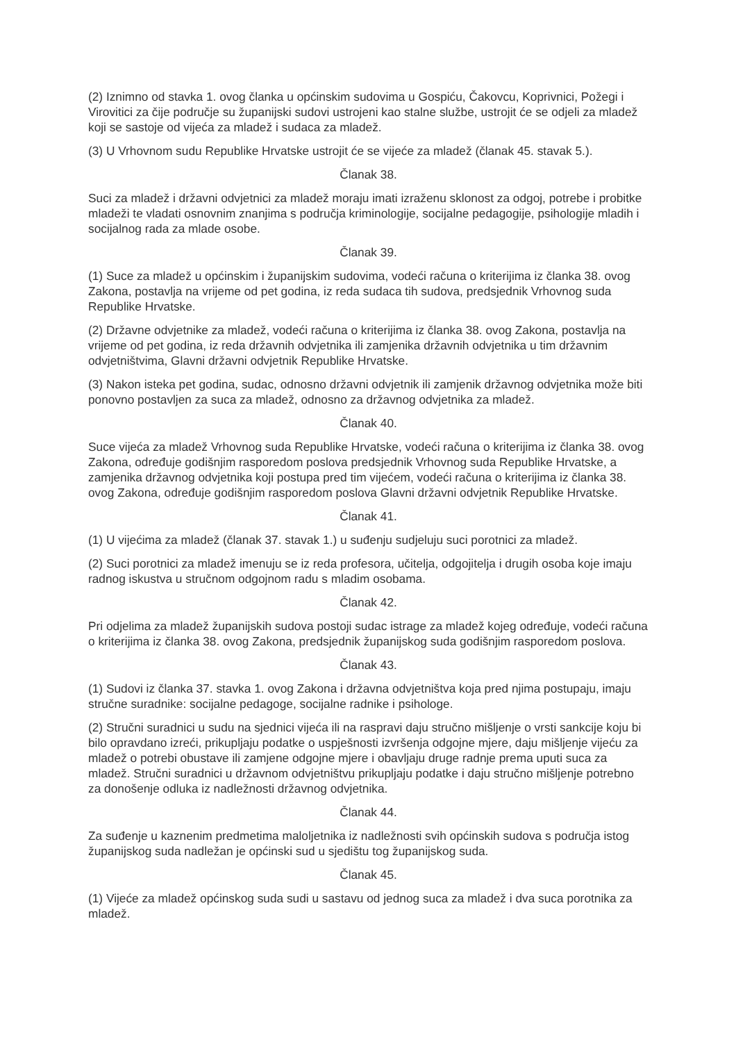(2) Iznimno od stavka 1. ovog članka u općinskim sudovima u Gospiću, Čakovcu, Koprivnici, Požegi i Virovitici za čije područje su županijski sudovi ustrojeni kao stalne službe, ustrojit će se odjeli za mladež koji se sastoje od vijeća za mladež i sudaca za mladež.
(3) U Vrhovnom sudu Republike Hrvatske ustrojit će se vijeće za mladež (članak 45. stavak 5.).
Članak 38.
Suci za mladež i državni odvjetnici za mladež moraju imati izraženu sklonost za odgoj, potrebe i probitke mladeži te vladati osnovnim znanjima s područja kriminologije, socijalne pedagogije, psihologije mladih i socijalnog rada za mlade osobe.
Članak 39.
(1) Suce za mladež u općinskim i županijskim sudovima, vodeći računa o kriterijima iz članka 38. ovog Zakona, postavlja na vrijeme od pet godina, iz reda sudaca tih sudova, predsjednik Vrhovnog suda Republike Hrvatske.
(2) Državne odvjetnike za mladež, vodeći računa o kriterijima iz članka 38. ovog Zakona, postavlja na vrijeme od pet godina, iz reda državnih odvjetnika ili zamjenika državnih odvjetnika u tim državnim odvjetništvima, Glavni državni odvjetnik Republike Hrvatske.
(3) Nakon isteka pet godina, sudac, odnosno državni odvjetnik ili zamjenik državnog odvjetnika može biti ponovno postavljen za suca za mladež, odnosno za državnog odvjetnika za mladež.
Članak 40.
Suce vijeća za mladež Vrhovnog suda Republike Hrvatske, vodeći računa o kriterijima iz članka 38. ovog Zakona, određuje godišnjim rasporedom poslova predsjednik Vrhovnog suda Republike Hrvatske, a zamjenika državnog odvjetnika koji postupa pred tim vijećem, vodeći računa o kriterijima iz članka 38. ovog Zakona, određuje godišnjim rasporedom poslova Glavni državni odvjetnik Republike Hrvatske.
Članak 41.
(1) U vijećima za mladež (članak 37. stavak 1.) u suđenju sudjeluju suci porotnici za mladež.
(2) Suci porotnici za mladež imenuju se iz reda profesora, učitelja, odgojitelja i drugih osoba koje imaju radnog iskustva u stručnom odgojnom radu s mladim osobama.
Članak 42.
Pri odjelima za mladež županijskih sudova postoji sudac istrage za mladež kojeg određuje, vodeći računa o kriterijima iz članka 38. ovog Zakona, predsjednik županijskog suda godišnjim rasporedom poslova.
Članak 43.
(1) Sudovi iz članka 37. stavka 1. ovog Zakona i državna odvjetništva koja pred njima postupaju, imaju stručne suradnike: socijalne pedagoge, socijalne radnike i psihologe.
(2) Stručni suradnici u sudu na sjednici vijeća ili na raspravi daju stručno mišljenje o vrsti sankcije koju bi bilo opravdano izreći, prikupljaju podatke o uspješnosti izvršenja odgojne mjere, daju mišljenje vijeću za mladež o potrebi obustave ili zamjene odgojne mjere i obavljaju druge radnje prema uputi suca za mladež. Stručni suradnici u državnom odvjetništvu prikupljaju podatke i daju stručno mišljenje potrebno za donošenje odluka iz nadležnosti državnog odvjetnika.
Članak 44.
Za suđenje u kaznenim predmetima maloljetnika iz nadležnosti svih općinskih sudova s područja istog županijskog suda nadležan je općinski sud u sjedištu tog županijskog suda.
Članak 45.
(1) Vijeće za mladež općinskog suda sudi u sastavu od jednog suca za mladež i dva suca porotnika za mladež.